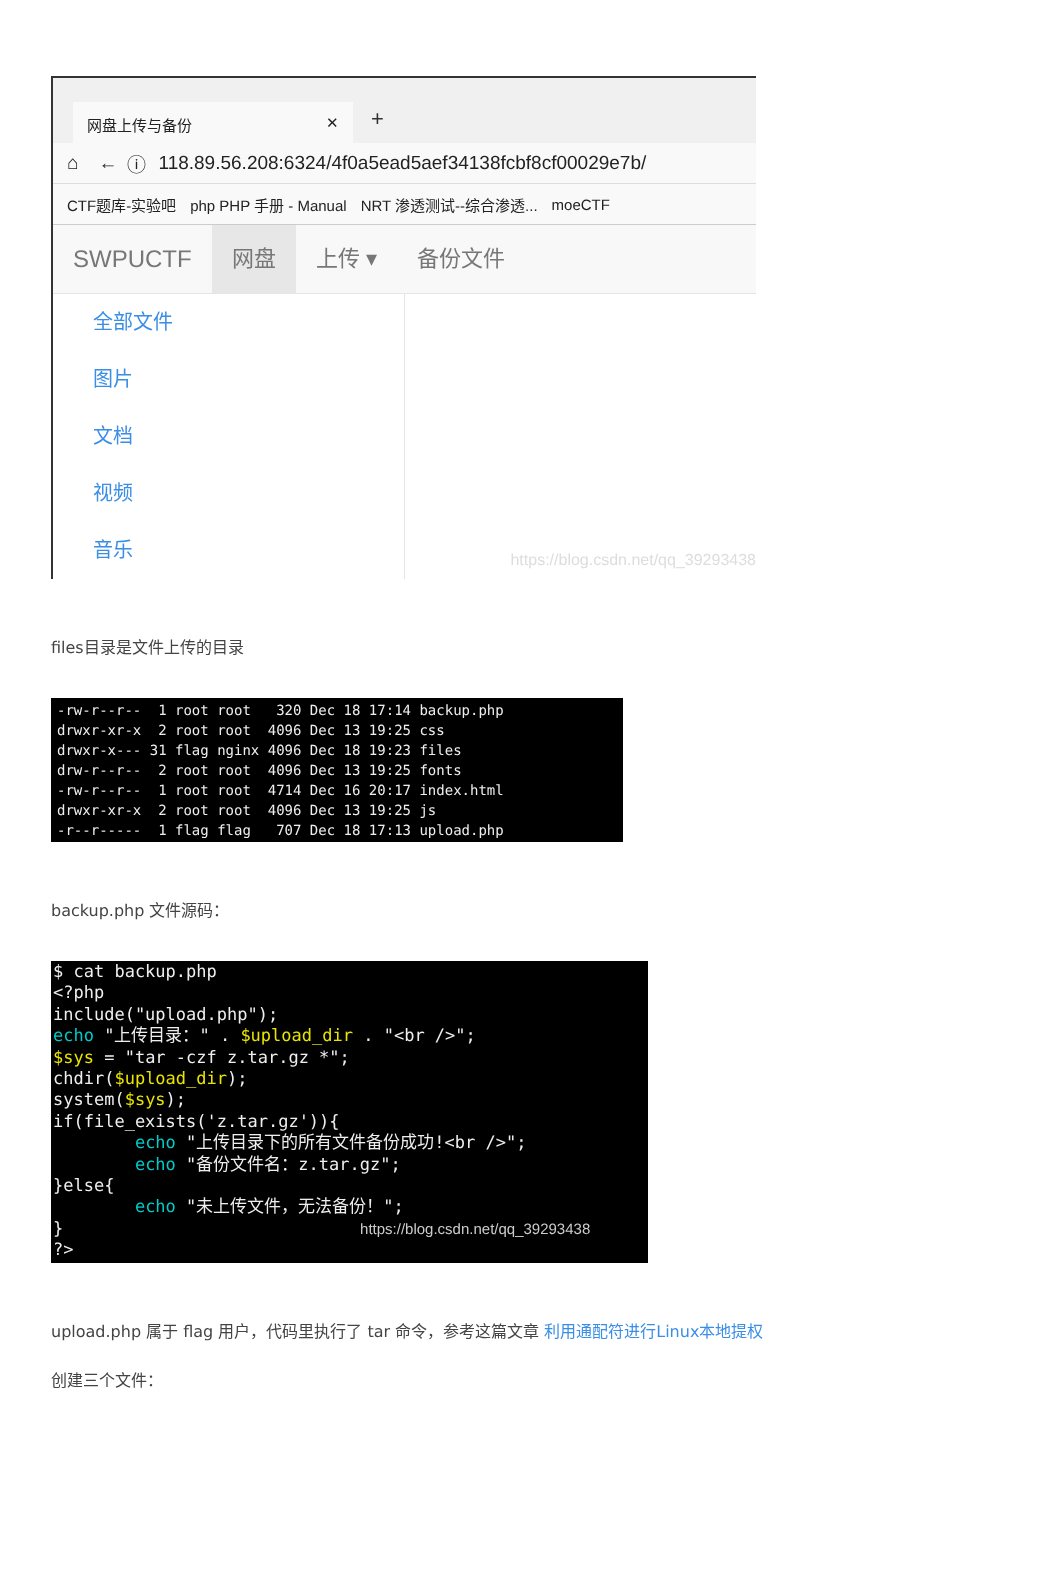网盘上传与备份 ✕ +
⌂ ← ⓘ 118.89.56.208:6324/4f0a5ead5aef34138fcbf8cf00029e7b/
CTF题库-实验吧 php PHP 手册 - Manual NRT 渗透测试--综合渗透... moeCTF
SWPUCTF 网盘 上传 ▾ 备份文件
全部文件
图片
文档
视频
音乐
https://blog.csdn.net/qq_39293438
files目录是文件上传的目录
-rw-r--r-- 1 root root 320 Dec 18 17:14 backup.php drwxr-xr-x 2 root root 4096 Dec 13 19:25 css drwxr-x--- 31 flag nginx 4096 Dec 18 19:23 files drw-r--r-- 2 root root 4096 Dec 13 19:25 fonts -rw-r--r-- 1 root root 4714 Dec 16 20:17 index.html drwxr-xr-x 2 root root 4096 Dec 13 19:25 js -r--r----- 1 flag flag 707 Dec 18 17:13 upload.php
backup.php 文件源码：
$ cat backup.php <?php include("upload.php"); echo "上传目录：" . $upload_dir . "<br />"; $sys = "tar -czf z.tar.gz *"; chdir($upload_dir); system($sys); if(file_exists('z.tar.gz')){ echo "上传目录下的所有文件备份成功!<br />"; echo "备份文件名：z.tar.gz"; }else{ echo "未上传文件，无法备份！"; } https://blog.csdn.net/qq_39293438 ?>
upload.php 属于 flag 用户，代码里执行了 tar 命令，参考这篇文章 利用通配符进行Linux本地提权
创建三个文件：